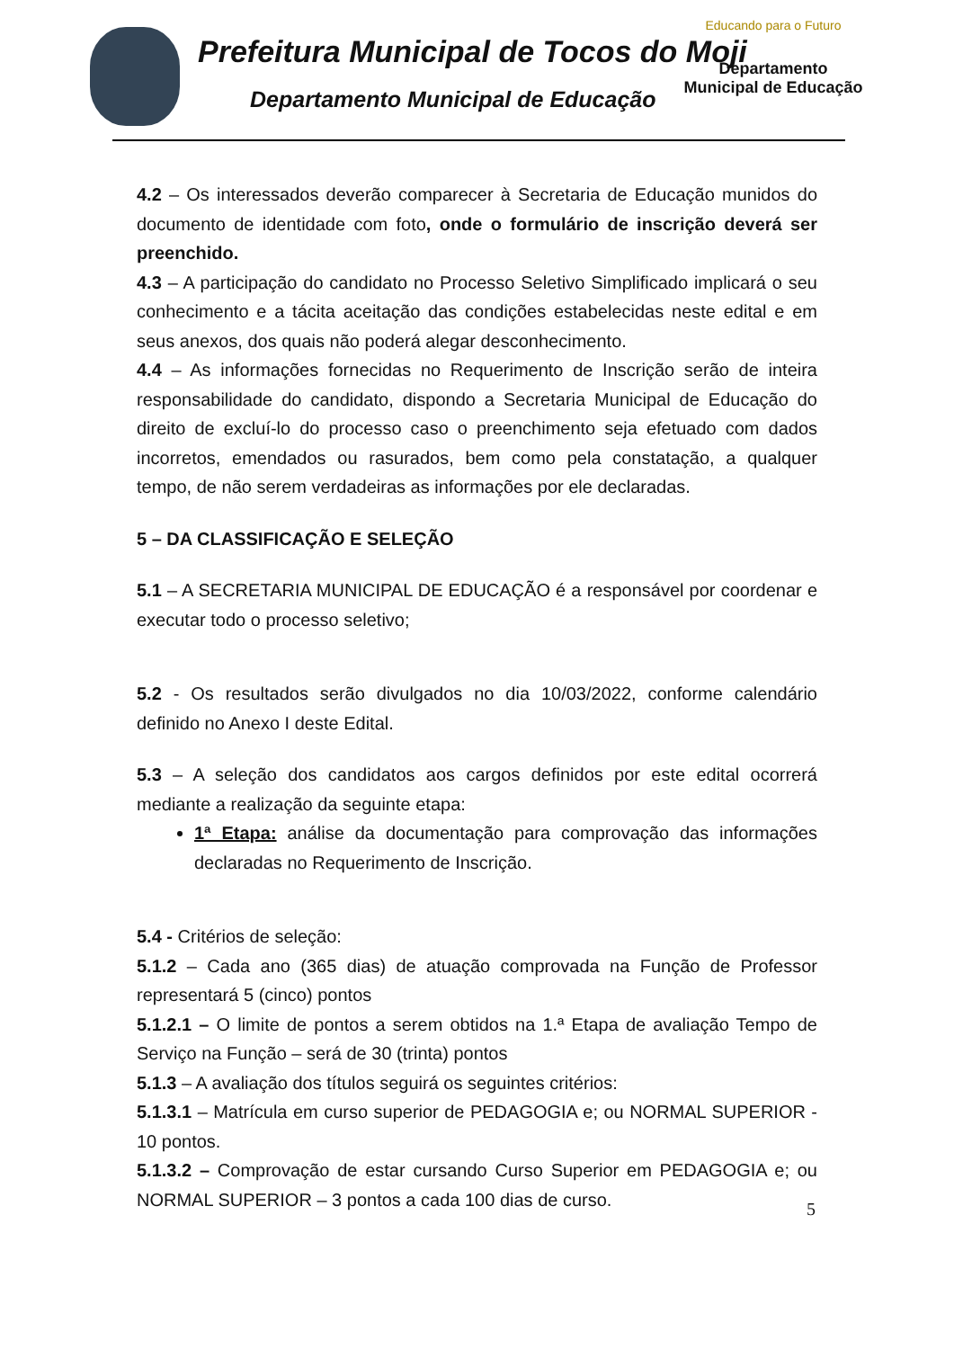Prefeitura Municipal de Tocos do Moji
Departamento Municipal de Educação
Educando para o Futuro
Departamento Municipal de Educação
4.2 – Os interessados deverão comparecer à Secretaria de Educação munidos do documento de identidade com foto, onde o formulário de inscrição deverá ser preenchido.
4.3 – A participação do candidato no Processo Seletivo Simplificado implicará o seu conhecimento e a tácita aceitação das condições estabelecidas neste edital e em seus anexos, dos quais não poderá alegar desconhecimento.
4.4 – As informações fornecidas no Requerimento de Inscrição serão de inteira responsabilidade do candidato, dispondo a Secretaria Municipal de Educação do direito de excluí-lo do processo caso o preenchimento seja efetuado com dados incorretos, emendados ou rasurados, bem como pela constatação, a qualquer tempo, de não serem verdadeiras as informações por ele declaradas.
5 – DA CLASSIFICAÇÃO E SELEÇÃO
5.1 – A SECRETARIA MUNICIPAL DE EDUCAÇÃO é a responsável por coordenar e executar todo o processo seletivo;
5.2 - Os resultados serão divulgados no dia 10/03/2022, conforme calendário definido no Anexo I deste Edital.
5.3 – A seleção dos candidatos aos cargos definidos por este edital ocorrerá mediante a realização da seguinte etapa:
1ª Etapa: análise da documentação para comprovação das informações declaradas no Requerimento de Inscrição.
5.4 - Critérios de seleção:
5.1.2 – Cada ano (365 dias) de atuação comprovada na Função de Professor representará 5 (cinco) pontos
5.1.2.1 – O limite de pontos a serem obtidos na 1.ª Etapa de avaliação Tempo de Serviço na Função – será de 30 (trinta) pontos
5.1.3 – A avaliação dos títulos seguirá os seguintes critérios:
5.1.3.1 – Matrícula em curso superior de PEDAGOGIA e; ou NORMAL SUPERIOR - 10 pontos.
5.1.3.2 – Comprovação de estar cursando Curso Superior em PEDAGOGIA e; ou NORMAL SUPERIOR – 3 pontos a cada 100 dias de curso.
5